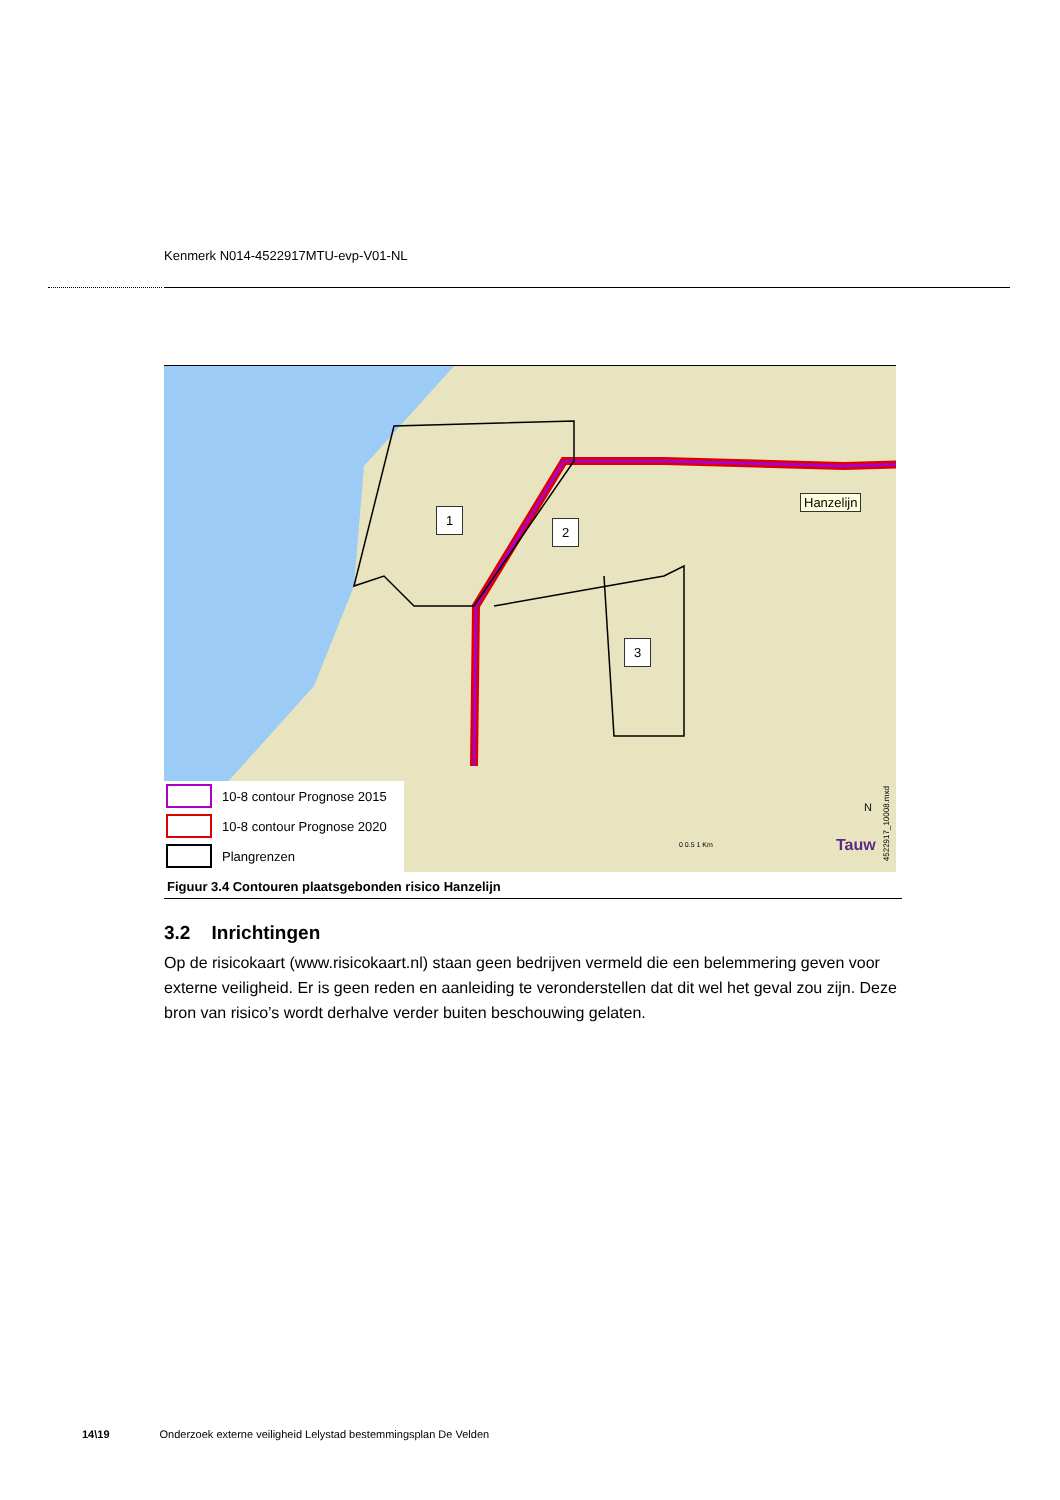Kenmerk N014-4522917MTU-evp-V01-NL
Hanzelijn
1
2
3
N
Tauw
0 0.5 1 Km
4522917_10008.mxd
10-8 contour Prognose 2015
10-8 contour Prognose 2020
Plangrenzen
Figuur 3.4 Contouren plaatsgebonden risico Hanzelijn
3.2 Inrichtingen
Op de risicokaart (www.risicokaart.nl) staan geen bedrijven vermeld die een belemmering geven voor externe veiligheid. Er is geen reden en aanleiding te veronderstellen dat dit wel het geval zou zijn. Deze bron van risico’s wordt derhalve verder buiten beschouwing gelaten.
14\19 Onderzoek externe veiligheid Lelystad bestemmingsplan De Velden